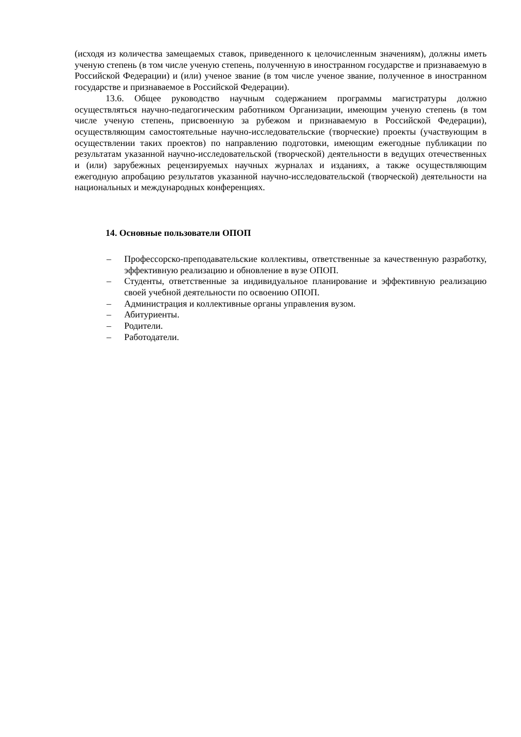(исходя из количества замещаемых ставок, приведенного к целочисленным значениям), должны иметь ученую степень (в том числе ученую степень, полученную в иностранном государстве и признаваемую в Российской Федерации) и (или) ученое звание (в том числе ученое звание, полученное в иностранном государстве и признаваемое в Российской Федерации).
13.6. Общее руководство научным содержанием программы магистратуры должно осуществляться научно-педагогическим работником Организации, имеющим ученую степень (в том числе ученую степень, присвоенную за рубежом и признаваемую в Российской Федерации), осуществляющим самостоятельные научно-исследовательские (творческие) проекты (участвующим в осуществлении таких проектов) по направлению подготовки, имеющим ежегодные публикации по результатам указанной научно-исследовательской (творческой) деятельности в ведущих отечественных и (или) зарубежных рецензируемых научных журналах и изданиях, а также осуществляющим ежегодную апробацию результатов указанной научно-исследовательской (творческой) деятельности на национальных и международных конференциях.
14. Основные пользователи ОПОП
– Профессорско-преподавательские коллективы, ответственные за качественную разработку, эффективную реализацию и обновление в вузе ОПОП.
– Студенты, ответственные за индивидуальное планирование и эффективную реализацию своей учебной деятельности по освоению ОПОП.
– Администрация и коллективные органы управления вузом.
– Абитуриенты.
– Родители.
– Работодатели.